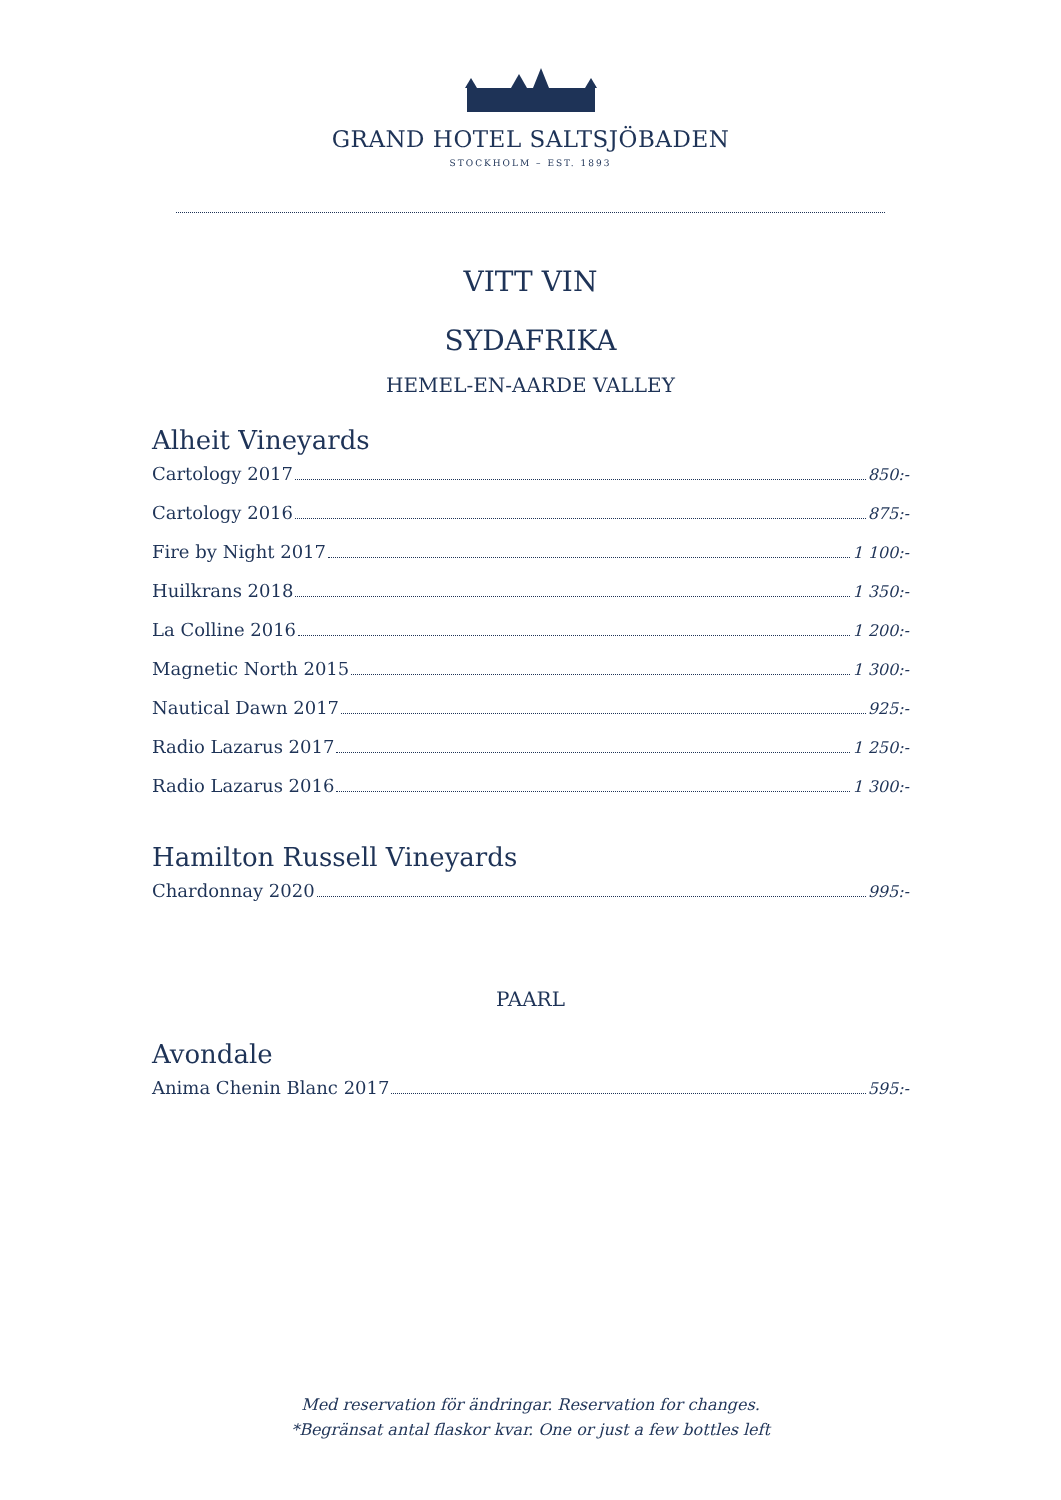GRAND HOTEL SALTSJÖBADEN
STOCKHOLM – EST. 1893
VITT VIN
SYDAFRIKA
HEMEL-EN-AARDE VALLEY
Alheit Vineyards
Cartology 2017 850:-
Cartology 2016 875:-
Fire by Night 2017 1 100:-
Huilkrans 2018 1 350:-
La Colline 2016 1 200:-
Magnetic North 2015 1 300:-
Nautical Dawn 2017 925:-
Radio Lazarus 2017 1 250:-
Radio Lazarus 2016 1 300:-
Hamilton Russell Vineyards
Chardonnay 2020 995:-
PAARL
Avondale
Anima Chenin Blanc 2017 595:-
Med reservation för ändringar. Reservation for changes.
*Begränsat antal flaskor kvar. One or just a few bottles left